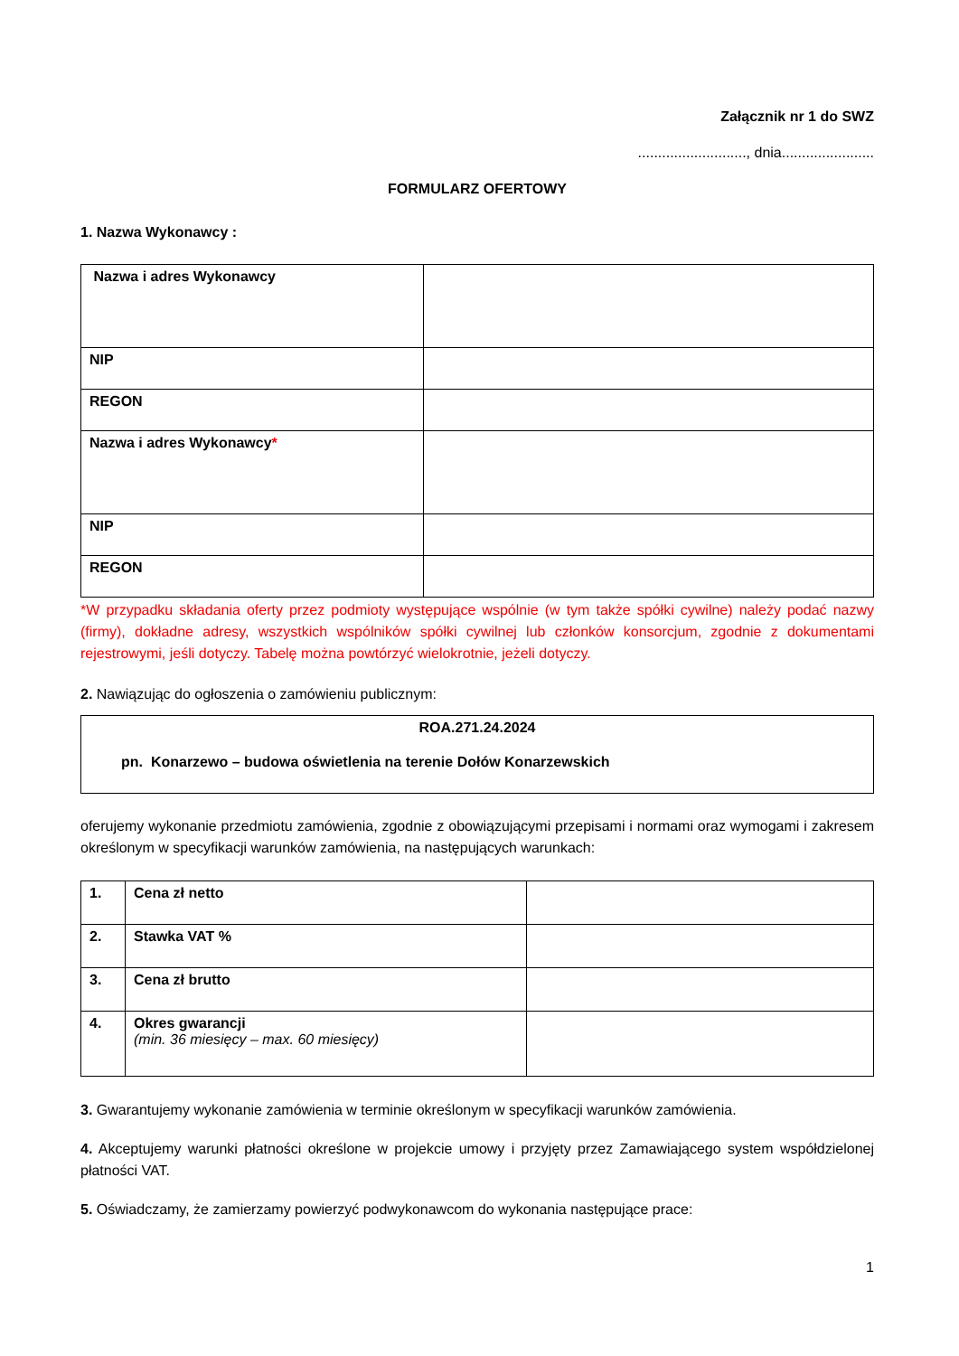Załącznik nr 1 do SWZ
..........................., dnia.......................
FORMULARZ OFERTOWY
1. Nazwa Wykonawcy :
| Nazwa i adres Wykonawcy | |
| NIP | |
| REGON | |
| Nazwa i adres Wykonawcy * | |
| NIP | |
| REGON | |
*W przypadku składania oferty przez podmioty występujące wspólnie (w tym także spółki cywilne) należy podać nazwy (firmy), dokładne adresy, wszystkich wspólników spółki cywilnej lub członków konsorcjum, zgodnie z dokumentami rejestrowymi, jeśli dotyczy. Tabelę można powtórzyć wielokrotnie, jeżeli dotyczy.
2. Nawiązując do ogłoszenia o zamówieniu publicznym:
| ROA.271.24.2024 pn. Konarzewo – budowa oświetlenia na terenie Dołów Konarzewskich |
oferujemy wykonanie przedmiotu zamówienia, zgodnie z obowiązującymi przepisami i normami oraz wymogami i zakresem określonym w specyfikacji warunków zamówienia, na następujących warunkach:
| 1. | Cena zł netto | |
| 2. | Stawka VAT % | |
| 3. | Cena zł brutto | |
| 4. | Okres gwarancji (min. 36 miesięcy – max. 60 miesięcy) | |
3. Gwarantujemy wykonanie zamówienia w terminie określonym w specyfikacji warunków zamówienia.
4. Akceptujemy warunki płatności określone w projekcie umowy i przyjęty przez Zamawiającego system współdzielonej płatności VAT.
5. Oświadczamy, że zamierzamy powierzyć podwykonawcom do wykonania następujące prace:
1